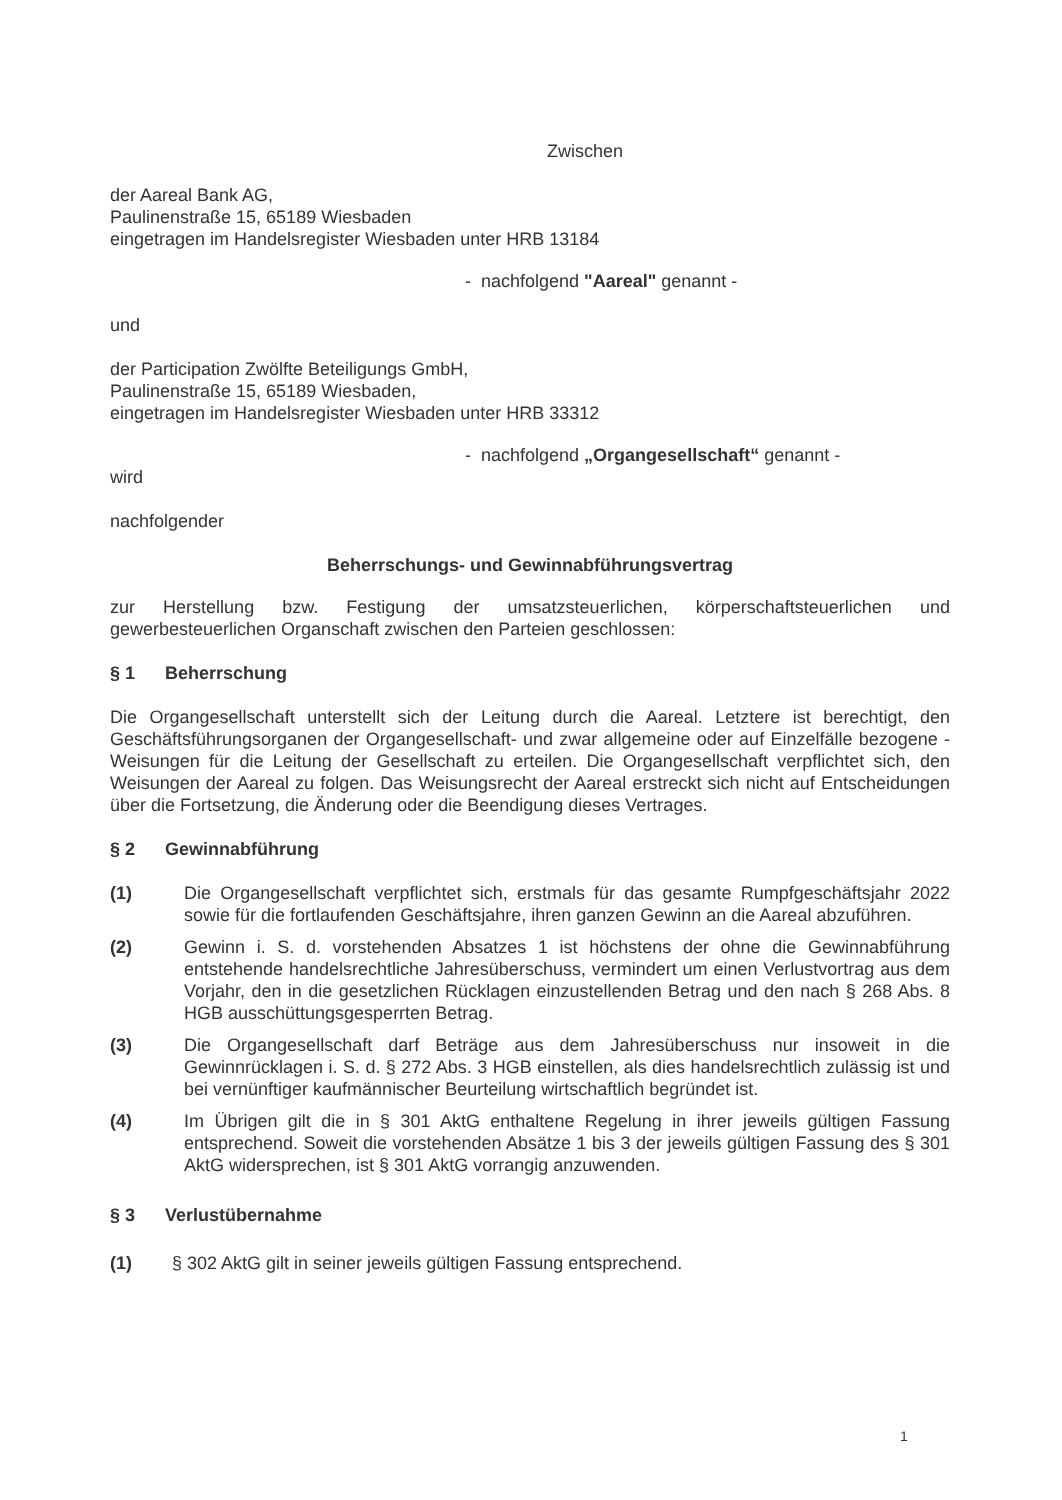Zwischen
der Aareal Bank AG,
Paulinenstraße 15, 65189 Wiesbaden
eingetragen im Handelsregister Wiesbaden unter HRB 13184
- nachfolgend "Aareal" genannt -
und
der Participation Zwölfte Beteiligungs GmbH,
Paulinenstraße 15, 65189 Wiesbaden,
eingetragen im Handelsregister Wiesbaden unter HRB 33312
- nachfolgend „Organgesellschaft“ genannt -
wird
nachfolgender
Beherrschungs- und Gewinnabführungsvertrag
zur Herstellung bzw. Festigung der umsatzsteuerlichen, körperschaftsteuerlichen und gewerbesteuerlichen Organschaft zwischen den Parteien geschlossen:
§ 1 Beherrschung
Die Organgesellschaft unterstellt sich der Leitung durch die Aareal. Letztere ist berechtigt, den Geschäftsführungsorganen der Organgesellschaft- und zwar allgemeine oder auf Einzelfälle bezogene - Weisungen für die Leitung der Gesellschaft zu erteilen. Die Organgesellschaft verpflichtet sich, den Weisungen der Aareal zu folgen. Das Weisungsrecht der Aareal erstreckt sich nicht auf Entscheidungen über die Fortsetzung, die Änderung oder die Beendigung dieses Vertrages.
§ 2 Gewinnabführung
(1) Die Organgesellschaft verpflichtet sich, erstmals für das gesamte Rumpfgeschäftsjahr 2022 sowie für die fortlaufenden Geschäftsjahre, ihren ganzen Gewinn an die Aareal abzuführen.
(2) Gewinn i. S. d. vorstehenden Absatzes 1 ist höchstens der ohne die Gewinnabführung entstehende handelsrechtliche Jahresüberschuss, vermindert um einen Verlustvortrag aus dem Vorjahr, den in die gesetzlichen Rücklagen einzustellenden Betrag und den nach § 268 Abs. 8 HGB ausschüttungsgesperrten Betrag.
(3) Die Organgesellschaft darf Beträge aus dem Jahresüberschuss nur insoweit in die Gewinnrücklagen i. S. d. § 272 Abs. 3 HGB einstellen, als dies handelsrechtlich zulässig ist und bei vernünftiger kaufmännischer Beurteilung wirtschaftlich begründet ist.
(4) Im Übrigen gilt die in § 301 AktG enthaltene Regelung in ihrer jeweils gültigen Fassung entsprechend. Soweit die vorstehenden Absätze 1 bis 3 der jeweils gültigen Fassung des § 301 AktG widersprechen, ist § 301 AktG vorrangig anzuwenden.
§ 3 Verlustübernahme
(1) § 302 AktG gilt in seiner jeweils gültigen Fassung entsprechend.
1